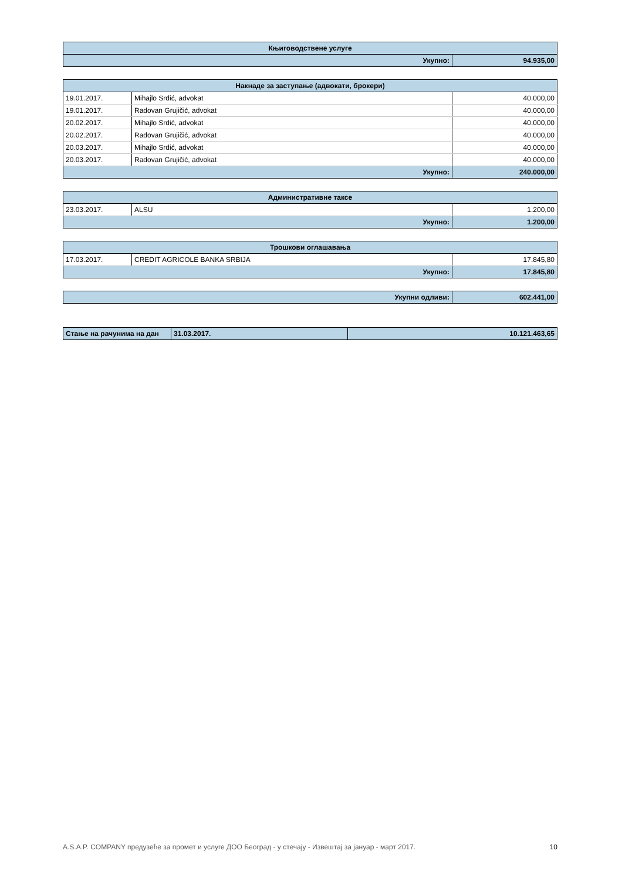| Књиговодствене услуге | |
| --- | --- |
| Укупно: | 94.935,00 |
| Накнаде за заступање (адвокати, брокери) | | |
| --- | --- | --- |
| 19.01.2017. | Mihajlo Srdić, advokat | 40.000,00 |
| 19.01.2017. | Radovan Grujičić, advokat | 40.000,00 |
| 20.02.2017. | Mihajlo Srdić, advokat | 40.000,00 |
| 20.02.2017. | Radovan Grujičić, advokat | 40.000,00 |
| 20.03.2017. | Mihajlo Srdić, advokat | 40.000,00 |
| 20.03.2017. | Radovan Grujičić, advokat | 40.000,00 |
| Укупно: | | 240.000,00 |
| Административне таксе | | |
| --- | --- | --- |
| 23.03.2017. | ALSU | 1.200,00 |
| Укупно: | | 1.200,00 |
| Трошкови оглашавања | | |
| --- | --- | --- |
| 17.03.2017. | CREDIT AGRICOLE BANKA SRBIJA | 17.845,80 |
| Укупно: | | 17.845,80 |
| Укупни одливи: | 602.441,00 |
| Стање на рачунима на дан | 31.03.2017. | 10.121.463,65 |
A.S.A.P. COMPANY предузеће за промет и услуге ДОО Београд - у стечају - Извештај за јануар - март 2017. 10